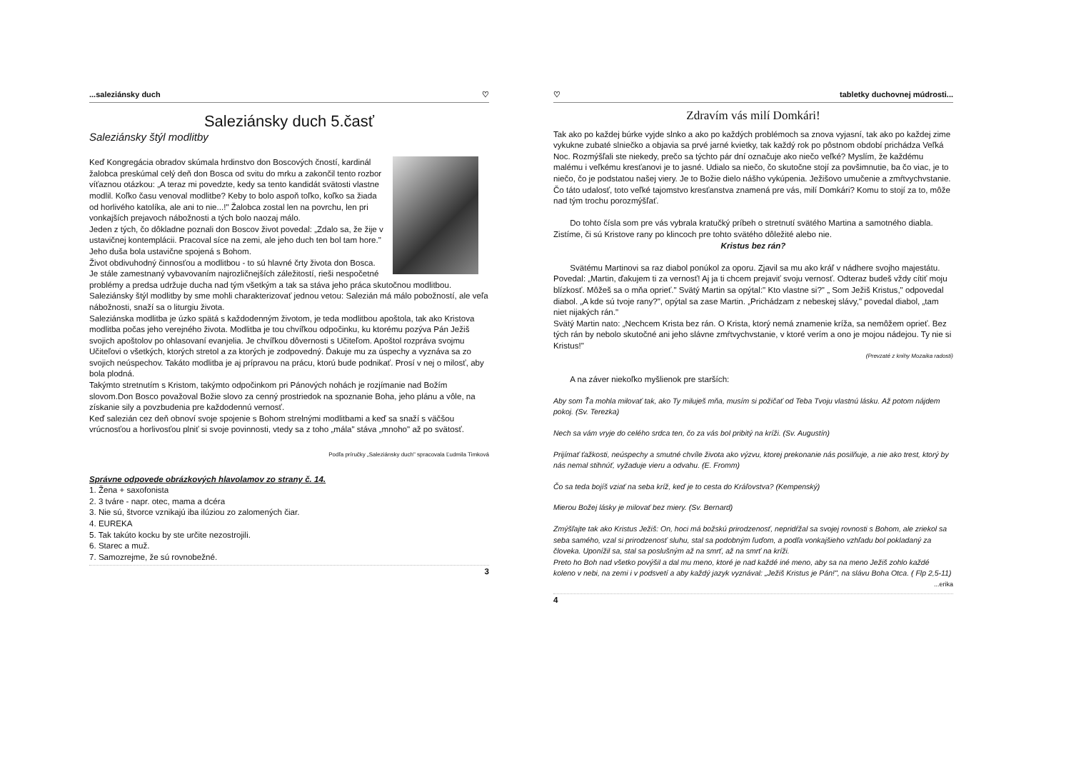...saleziánsky duch ♡
Saleziánsky duch 5.časť
Saleziánsky štýl modlitby
Keď Kongregácia obradov skúmala hrdinstvo don Boscových čností, kardinál žalobca preskúmal celý deň don Bosca od svitu do mrku a zakončil tento rozbor víťaznou otázkou: „A teraz mi povedzte, kedy sa tento kandidát svätosti vlastne modlil. Koľko času venoval modlitbe? Keby to bolo aspoň toľko, koľko sa žiada od horlivého katolíka, ale ani to nie...!" Žalobca zostal len na povrchu, len pri vonkajších prejavoch nábožnosti a tých bolo naozaj málo.
Jeden z tých, čo dôkladne poznali don Boscov život povedal: „Zdalo sa, že žije v ustavičnej kontemplácii. Pracoval síce na zemi, ale jeho duch ten bol tam hore." Jeho duša bola ustavične spojená s Bohom.
Život obdivuhodný činnosťou a modlitbou - to sú hlavné črty života don Bosca. Je stále zamestnaný vybavovaním najrozličnejších záležitostí, rieši nespočetné problémy a predsa udržuje ducha nad tým všetkým a tak sa stáva jeho práca skutočnou modlitbou.
Saleziánsky štýl modlitby by sme mohli charakterizovať jednou vetou: Salezián má málo pobožností, ale veľa nábožnosti, snaží sa o liturgiu života.
Saleziánska modlitba je úzko spätá s každodenným životom, je teda modlitbou apoštola, tak ako Kristova modlitba počas jeho verejného života. Modlitba je tou chvíľkou odpočinku, ku ktorému pozýva Pán Ježiš svojich apoštolov po ohlasovaní evanjelia. Je chvíľkou dôvernosti s Učiteľom. Apoštol rozpráva svojmu Učiteľovi o všetkých, ktorých stretol a za ktorých je zodpovedný. Ďakuje mu za úspechy a vyznáva sa zo svojich neúspechov. Takáto modlitba je aj prípravou na prácu, ktorú bude podnikať. Prosí v nej o milosť, aby bola plodná.
Takýmto stretnutím s Kristom, takýmto odpočinkom pri Pánových nohách je rozjímanie nad Božím slovom.Don Bosco považoval Božie slovo za cenný prostriedok na spoznanie Boha, jeho plánu a vôle, na získanie sily a povzbudenia pre každodennú vernosť.
Keď salezián cez deň obnoví svoje spojenie s Bohom strelnými modlitbami a keď sa snaží s väčšou vrúcnosťou a horlivosťou plniť si svoje povinnosti, vtedy sa z toho „mála" stáva „mnoho" až po svätosť.
Podľa príručky „Saleziánsky duch" spracovala Ľudmila Timková
Správne odpovede obrázkových hlavolamov zo strany č. 14.
1. Žena + saxofonista
2. 3 tváre - napr. otec, mama a dcéra
3. Nie sú, štvorce vznikajú iba ilúziou zo zalomených čiar.
4. EUREKA
5. Tak takúto kocku by ste určite nezostrojili.
6. Starec a muž.
7. Samozrejme, že sú rovnobežné.
3
♡ tabletky duchovnej múdrosti...
Zdravím vás milí Domkári!
Tak ako po každej búrke vyjde slnko a ako po každých problémoch sa znova vyjasní, tak ako po každej zime vykukne zubaté slniečko a objavia sa prvé jarné kvietky, tak každý rok po pôstnom období prichádza Veľká Noc. Rozmýšľali ste niekedy, prečo sa týchto pár dní označuje ako niečo veľké? Myslím, že každému malému i veľkému kresťanovi je to jasné. Udialo sa niečo, čo skutočne stojí za povšimnutie, ba čo viac, je to niečo, čo je podstatou našej viery. Je to Božie dielo nášho vykúpenia. Ježišovo umučenie a zmŕtvychvstanie. Čo táto udalosť, toto veľké tajomstvo kresťanstva znamená pre vás, milí Domkári? Komu to stojí za to, môže nad tým trochu porozmýšľať.
  Do tohto čísla som pre vás vybrala kratučký príbeh o stretnutí svätého Martina a samotného diabla. Zistíme, či sú Kristove rany po klincoch pre tohto svätého dôležité alebo nie.
Kristus bez rán?
  Svätému Martinovi sa raz diabol ponúkol za oporu. Zjavil sa mu ako kráľ v nádhere svojho majestátu. Povedal: „Martin, ďakujem ti za vernosť! Aj ja ti chcem prejaviť svoju vernosť. Odteraz budeš vždy cítiť moju blízkosť. Môžeš sa o mňa oprieť." Svätý Martin sa opýtal:" Kto vlastne si?" „ Som Ježiš Kristus," odpovedal diabol. „A kde sú tvoje rany?", opýtal sa zase Martin. „Prichádzam z nebeskej slávy," povedal diabol, „tam niet nijakých rán."
Svätý Martin nato: „Nechcem Krista bez rán. O Krista, ktorý nemá znamenie kríža, sa nemôžem oprieť. Bez tých rán by nebolo skutočné ani jeho slávne zmŕtvychvstanie, v ktoré verím a ono je mojou nádejou. Ty nie si Kristus!"
(Prevzaté z knihy Mozaika radosti)
  A na záver niekoľko myšlienok pre starších:
Aby som Ťa mohla milovať tak, ako Ty miluješ mňa, musím si požičať od Teba Tvoju vlastnú lásku. Až potom nájdem pokoj. (Sv. Terezka)
Nech sa vám vryje do celého srdca ten, čo za vás bol pribitý na kríži. (Sv. Augustín)
Prijímať ťažkosti, neúspechy a smutné chvíle života ako výzvu, ktorej prekonanie nás posilňuje, a nie ako trest, ktorý by nás nemal stihnúť, vyžaduje vieru a odvahu. (E. Fromm)
Čo sa teda bojíš vziať na seba kríž, keď je to cesta do Kráľovstva? (Kempenský)
Mierou Božej lásky je milovať bez miery. (Sv. Bernard)
Zmýšľajte tak ako Kristus Ježiš: On, hoci má božskú prirodzenosť, nepridŕžal sa svojej rovnosti s Bohom, ale zriekol sa seba samého, vzal si prirodzenosť sluhu, stal sa podobným ľuďom, a podľa vonkajšieho vzhľadu bol pokladaný za človeka. Uponížil sa, stal sa poslušným až na smrť, až na smrť na kríži.
Preto ho Boh nad všetko povýšil a dal mu meno, ktoré je nad každé iné meno, aby sa na meno Ježiš zohlo každé koleno v nebi, na zemi i v podsvetí a aby každý jazyk vyznával: „Ježiš Kristus je Pán!", na slávu Boha Otca. ( Flp 2,5-11)
...erika
4